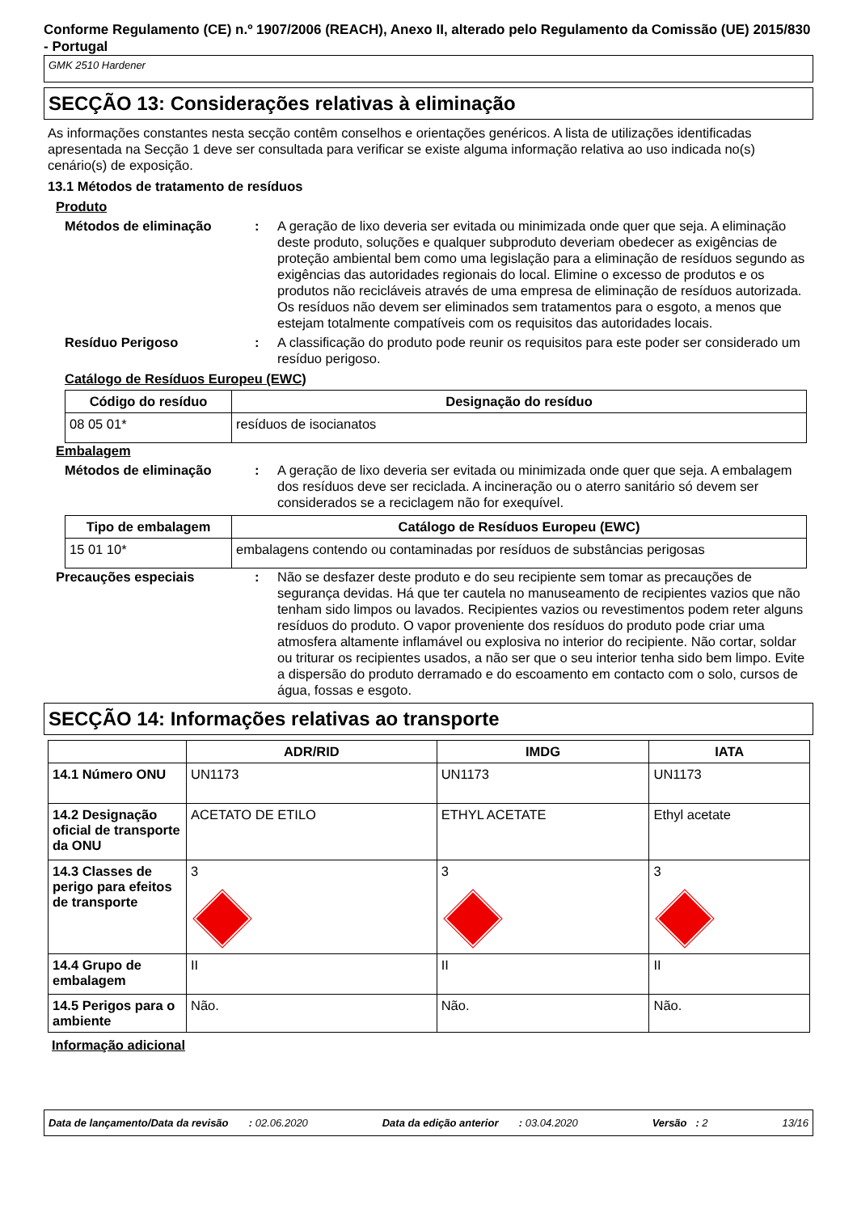Conforme Regulamento (CE) n.º 1907/2006 (REACH), Anexo II, alterado pelo Regulamento da Comissão (UE) 2015/830 - Portugal
GMK 2510 Hardener
SECÇÃO 13: Considerações relativas à eliminação
As informações constantes nesta secção contêm conselhos e orientações genéricos. A lista de utilizações identificadas apresentada na Secção 1 deve ser consultada para verificar se existe alguma informação relativa ao uso indicada no(s) cenário(s) de exposição.
13.1 Métodos de tratamento de resíduos
Produto
Métodos de eliminação : A geração de lixo deveria ser evitada ou minimizada onde quer que seja. A eliminação deste produto, soluções e qualquer subproduto deveriam obedecer as exigências de proteção ambiental bem como uma legislação para a eliminação de resíduos segundo as exigências das autoridades regionais do local. Elimine o excesso de produtos e os produtos não recicláveis através de uma empresa de eliminação de resíduos autorizada. Os resíduos não devem ser eliminados sem tratamentos para o esgoto, a menos que estejam totalmente compatíveis com os requisitos das autoridades locais.
Resíduo Perigoso : A classificação do produto pode reunir os requisitos para este poder ser considerado um resíduo perigoso.
Catálogo de Resíduos Europeu (EWC)
| Código do resíduo | Designação do resíduo |
| --- | --- |
| 08 05 01* | resíduos de isocianatos |
Embalagem
Métodos de eliminação : A geração de lixo deveria ser evitada ou minimizada onde quer que seja. A embalagem dos resíduos deve ser reciclada. A incineração ou o aterro sanitário só devem ser considerados se a reciclagem não for exequível.
| Tipo de embalagem | Catálogo de Resíduos Europeu (EWC) |
| --- | --- |
| 15 01 10* | embalagens contendo ou contaminadas por resíduos de substâncias perigosas |
Precauções especiais : Não se desfazer deste produto e do seu recipiente sem tomar as precauções de segurança devidas. Há que ter cautela no manuseamento de recipientes vazios que não tenham sido limpos ou lavados. Recipientes vazios ou revestimentos podem reter alguns resíduos do produto. O vapor proveniente dos resíduos do produto pode criar uma atmosfera altamente inflamável ou explosiva no interior do recipiente. Não cortar, soldar ou triturar os recipientes usados, a não ser que o seu interior tenha sido bem limpo. Evite a dispersão do produto derramado e do escoamento em contacto com o solo, cursos de água, fossas e esgoto.
SECÇÃO 14: Informações relativas ao transporte
| | ADR/RID | IMDG | IATA |
| --- | --- | --- | --- |
| 14.1 Número ONU | UN1173 | UN1173 | UN1173 |
| 14.2 Designação oficial de transporte da ONU | ACETATO DE ETILO | ETHYL ACETATE | Ethyl acetate |
| 14.3 Classes de perigo para efeitos de transporte | 3 | 3 | 3 |
| 14.4 Grupo de embalagem | II | II | II |
| 14.5 Perigos para o ambiente | Não. | Não. | Não. |
Informação adicional
Data de lançamento/Data da revisão : 02.06.2020 Data da edição anterior : 03.04.2020 Versão : 2 13/16